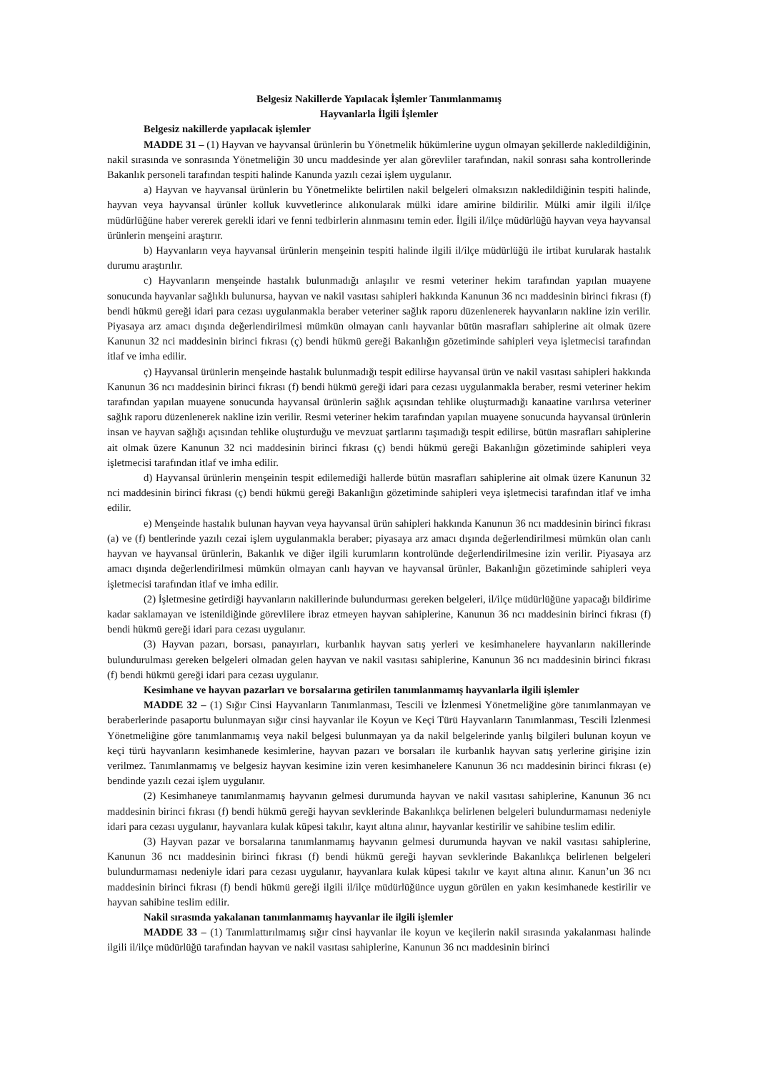Belgesiz Nakillerde Yapılacak İşlemler Tanımlanmamış
Hayvanlarla İlgili İşlemler
Belgesiz nakillerde yapılacak işlemler
MADDE 31 – (1) Hayvan ve hayvansal ürünlerin bu Yönetmelik hükümlerine uygun olmayan şekillerde nakledildiğinin, nakil sırasında ve sonrasında Yönetmeliğin 30 uncu maddesinde yer alan görevliler tarafından, nakil sonrası saha kontrollerinde Bakanlık personeli tarafından tespiti halinde Kanunda yazılı cezai işlem uygulanır.
a) Hayvan ve hayvansal ürünlerin bu Yönetmelikte belirtilen nakil belgeleri olmaksızın nakledildiğinin tespiti halinde, hayvan veya hayvansal ürünler kolluk kuvvetlerince alıkonularak mülki idare amirine bildirilir. Mülki amir ilgili il/ilçe müdürlüğüne haber vererek gerekli idari ve fenni tedbirlerin alınmasını temin eder. İlgili il/ilçe müdürlüğü hayvan veya hayvansal ürünlerin menşeini araştırır.
b) Hayvanların veya hayvansal ürünlerin menşeinin tespiti halinde ilgili il/ilçe müdürlüğü ile irtibat kurularak hastalık durumu araştırılır.
c) Hayvanların menşeinde hastalık bulunmadığı anlaşılır ve resmi veteriner hekim tarafından yapılan muayene sonucunda hayvanlar sağlıklı bulunursa, hayvan ve nakil vasıtası sahipleri hakkında Kanunun 36 ncı maddesinin birinci fıkrası (f) bendi hükmü gereği idari para cezası uygulanmakla beraber veteriner sağlık raporu düzenlenerek hayvanların nakline izin verilir. Piyasaya arz amacı dışında değerlendirilmesi mümkün olmayan canlı hayvanlar bütün masrafları sahiplerine ait olmak üzere Kanunun 32 nci maddesinin birinci fıkrası (ç) bendi hükmü gereği Bakanlığın gözetiminde sahipleri veya işletmecisi tarafından itlaf ve imha edilir.
ç) Hayvansal ürünlerin menşeinde hastalık bulunmadığı tespit edilirse hayvansal ürün ve nakil vasıtası sahipleri hakkında Kanunun 36 ncı maddesinin birinci fıkrası (f) bendi hükmü gereği idari para cezası uygulanmakla beraber, resmi veteriner hekim tarafından yapılan muayene sonucunda hayvansal ürünlerin sağlık açısından tehlike oluşturmadığı kanaatine varılırsa veteriner sağlık raporu düzenlenerek nakline izin verilir. Resmi veteriner hekim tarafından yapılan muayene sonucunda hayvansal ürünlerin insan ve hayvan sağlığı açısından tehlike oluşturduğu ve mevzuat şartlarını taşımadığı tespit edilirse, bütün masrafları sahiplerine ait olmak üzere Kanunun 32 nci maddesinin birinci fıkrası (ç) bendi hükmü gereği Bakanlığın gözetiminde sahipleri veya işletmecisi tarafından itlaf ve imha edilir.
d) Hayvansal ürünlerin menşeinin tespit edilemediği hallerde bütün masrafları sahiplerine ait olmak üzere Kanunun 32 nci maddesinin birinci fıkrası (ç) bendi hükmü gereği Bakanlığın gözetiminde sahipleri veya işletmecisi tarafından itlaf ve imha edilir.
e) Menşeinde hastalık bulunan hayvan veya hayvansal ürün sahipleri hakkında Kanunun 36 ncı maddesinin birinci fıkrası (a) ve (f) bentlerinde yazılı cezai işlem uygulanmakla beraber; piyasaya arz amacı dışında değerlendirilmesi mümkün olan canlı hayvan ve hayvansal ürünlerin, Bakanlık ve diğer ilgili kurumların kontrolünde değerlendirilmesine izin verilir. Piyasaya arz amacı dışında değerlendirilmesi mümkün olmayan canlı hayvan ve hayvansal ürünler, Bakanlığın gözetiminde sahipleri veya işletmecisi tarafından itlaf ve imha edilir.
(2) İşletmesine getirdiği hayvanların nakillerinde bulundurması gereken belgeleri, il/ilçe müdürlüğüne yapacağı bildirime kadar saklamayan ve istenildiğinde görevlilere ibraz etmeyen hayvan sahiplerine, Kanunun 36 ncı maddesinin birinci fıkrası (f) bendi hükmü gereği idari para cezası uygulanır.
(3) Hayvan pazarı, borsası, panayırları, kurbanlık hayvan satış yerleri ve kesimhanelere hayvanların nakillerinde bulundurulması gereken belgeleri olmadan gelen hayvan ve nakil vasıtası sahiplerine, Kanunun 36 ncı maddesinin birinci fıkrası (f) bendi hükmü gereği idari para cezası uygulanır.
Kesimhane ve hayvan pazarları ve borsalarına getirilen tanımlanmamış hayvanlarla ilgili işlemler
MADDE 32 – (1) Sığır Cinsi Hayvanların Tanımlanması, Tescili ve İzlenmesi Yönetmeliğine göre tanımlanmayan ve beraberlerinde pasaportu bulunmayan sığır cinsi hayvanlar ile Koyun ve Keçi Türü Hayvanların Tanımlanması, Tescili İzlenmesi Yönetmeliğine göre tanımlanmamış veya nakil belgesi bulunmayan ya da nakil belgelerinde yanlış bilgileri bulunan koyun ve keçi türü hayvanların kesimhanede kesimlerine, hayvan pazarı ve borsaları ile kurbanlık hayvan satış yerlerine girişine izin verilmez. Tanımlanmamış ve belgesiz hayvan kesimine izin veren kesimhanelere Kanunun 36 ncı maddesinin birinci fıkrası (e) bendinde yazılı cezai işlem uygulanır.
(2) Kesimhaneye tanımlanmamış hayvanın gelmesi durumunda hayvan ve nakil vasıtası sahiplerine, Kanunun 36 ncı maddesinin birinci fıkrası (f) bendi hükmü gereği hayvan sevklerinde Bakanlıkça belirlenen belgeleri bulundurmaması nedeniyle idari para cezası uygulanır, hayvanlara kulak küpesi takılır, kayıt altına alınır, hayvanlar kestirilir ve sahibine teslim edilir.
(3) Hayvan pazar ve borsalarına tanımlanmamış hayvanın gelmesi durumunda hayvan ve nakil vasıtası sahiplerine, Kanunun 36 ncı maddesinin birinci fıkrası (f) bendi hükmü gereği hayvan sevklerinde Bakanlıkça belirlenen belgeleri bulundurmaması nedeniyle idari para cezası uygulanır, hayvanlara kulak küpesi takılır ve kayıt altına alınır. Kanun’un 36 ncı maddesinin birinci fıkrası (f) bendi hükmü gereği ilgili il/ilçe müdürlüğünce uygun görülen en yakın kesimhanede kestirilir ve hayvan sahibine teslim edilir.
Nakil sırasında yakalanan tanımlanmamış hayvanlar ile ilgili işlemler
MADDE 33 – (1) Tanımlattırılmamış sığır cinsi hayvanlar ile koyun ve keçilerin nakil sırasında yakalanması halinde ilgili il/ilçe müdürlüğü tarafından hayvan ve nakil vasıtası sahiplerine, Kanunun 36 ncı maddesinin birinci